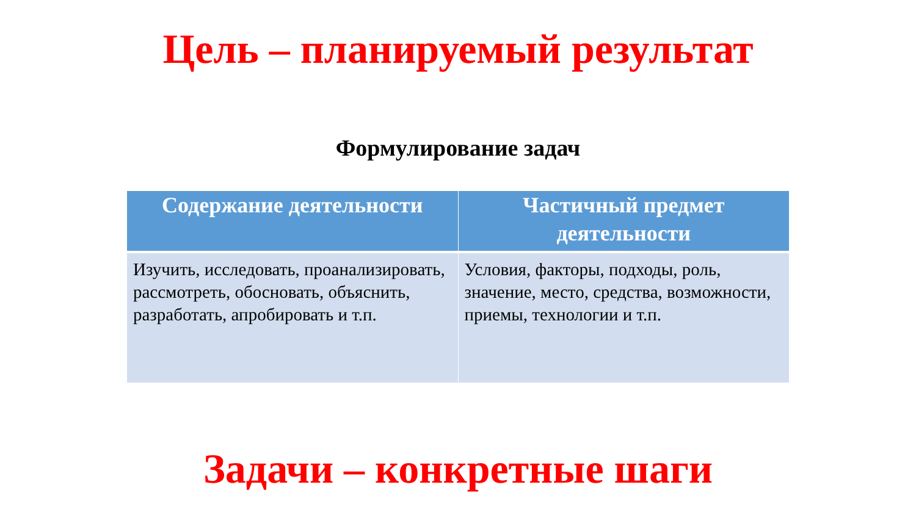Цель – планируемый результат
Формулирование задач
| Содержание деятельности | Частичный предмет деятельности |
| --- | --- |
| Изучить, исследовать, проанализировать, рассмотреть, обосновать, объяснить, разработать, апробировать и т.п. | Условия, факторы, подходы, роль, значение, место, средства, возможности, приемы, технологии и т.п. |
Задачи – конкретные шаги